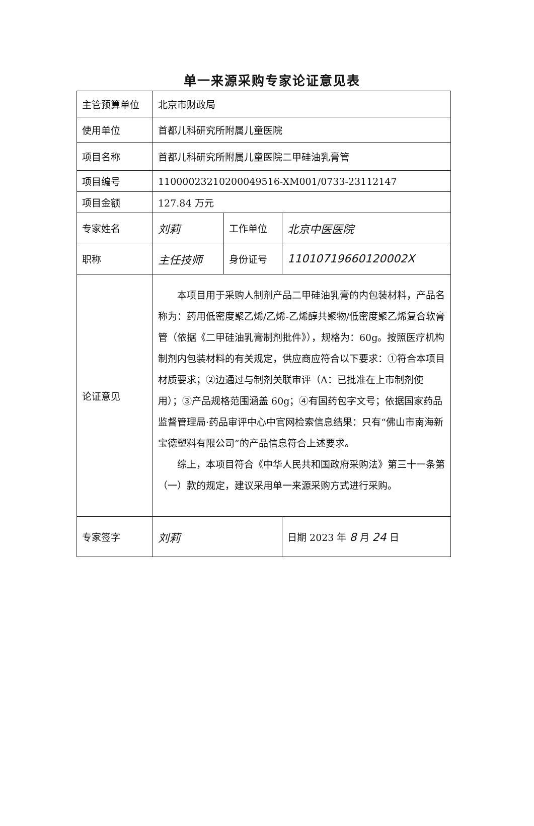单一来源采购专家论证意见表
| 主管预算单位 | 北京市财政局 | | |
| 使用单位 | 首都儿科研究所附属儿童医院 | | |
| 项目名称 | 首都儿科研究所附属儿童医院二甲硅油乳膏管 | | |
| 项目编号 | 11000023210200049516-XM001/0733-23112147 | | |
| 项目金额 | 127.84 万元 | | |
| 专家姓名 | 刘莉 | 工作单位 | 北京中医医院 |
| 职称 | 主任技师 | 身份证号 | 11010719660120002X |
| 论证意见 | 本项目用于采购人制剂产品二甲硅油乳膏的内包装材料，产品名称为：药用低密度聚乙烯/乙烯-乙烯醇共聚物/低密度聚乙烯复合软膏管（依据《二甲硅油乳膏制剂批件》），规格为：60g。按照医疗机构制剂内包装材料的有关规定，供应商应符合以下要求：①符合本项目材质要求；②边通过与制剂关联审评（A：已批准在上市制剂使用）；③产品规格范围涵盖 60g；④有国药包字文号；依据国家药品监督管理局·药品审评中心中官网检索信息结果：只有“佛山市南海新宝德塑料有限公司”的产品信息符合上述要求。 综上，本项目符合《中华人民共和国政府采购法》第三十一条第（一）款的规定，建议采用单一来源采购方式进行采购。 | | |
| 专家签字 | 刘莉 | | 日期 2023 年 8 月 24 日 |